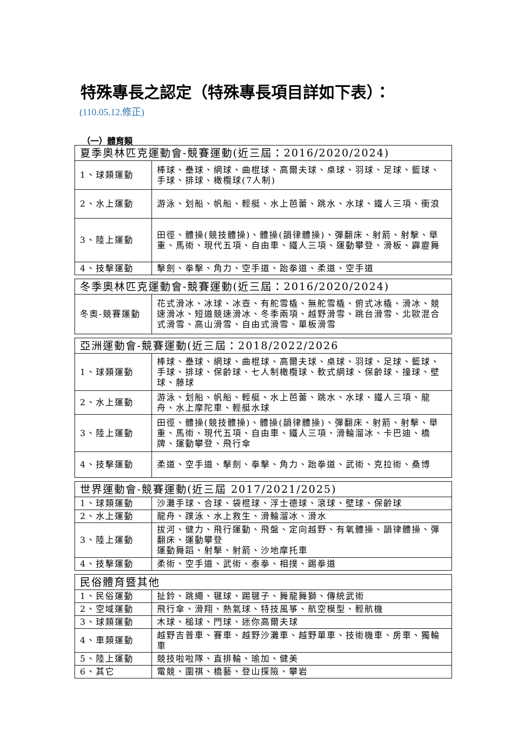特殊專長之認定（特殊專長項目詳如下表）：
(110.05.12.修正)
（一）體育類
| 夏季奧林匹克運動會-競賽運動(近三屆：2016/2020/2024) | |
| --- | --- |
| 1、球類運動 | 棒球、壘球、網球、曲棍球、高爾夫球、桌球、羽球、足球、籃球、手球、排球、橄欖球(7人制) |
| 2、水上運動 | 游泳、划船、帆船、輕艇、水上芭蕾、跳水、水球、鐵人三項、衝浪 |
| 3、陸上運動 | 田徑、體操(競技體操)、體操(韻律體操)、彈翻床、射箭、射擊、舉重、馬術、現代五項、自由車、鐵人三項、運動攀登、滑板、霹靂舞 |
| 4、技擊運動 | 擊劍、拳擊、角力、空手道、跆拳道、柔道、空手道 |
| 冬季奧林匹克運動會-競賽運動(近三屆：2016/2020/2024) | |
| --- | --- |
| 冬奧-競賽運動 | 花式滑冰、冰球、冰壺、有舵雪橇、無舵雪橇、俯式冰橇、滑冰、競速滑冰、短道競速滑冰、冬季兩項、越野滑雪、跳台滑雪、北歐混合式滑雪、高山滑雪、自由式滑雪、單板滑雪 |
| 亞洲運動會-競賽運動(近三屆：2018/2022/2026 | |
| --- | --- |
| 1、球類運動 | 棒球、壘球、網球、曲棍球、高爾夫球、桌球、羽球、足球、籃球、手球、排球、保齡球、七人制橄欖球、軟式網球、保齡球、撞球、壁球、藤球 |
| 2、水上運動 | 游泳、划船、帆船、輕艇、水上芭蕾、跳水、水球、鐵人三項、龍舟、水上摩陀車、輕艇水球 |
| 3、陸上運動 | 田徑、體操(競技體操)、體操(韻律體操)、彈翻床、射箭、射擊、舉重、馬術、現代五項、自由車、鐵人三項、滑輪溜冰、卡巴迪、橋牌、運動攀登、飛行傘 |
| 4、技擊運動 | 柔道、空手道、擊劍、拳擊、角力、跆拳道、武術、克拉術、桑博 |
| 世界運動會-競賽運動(近三屆 2017/2021/2025) | |
| --- | --- |
| 1、球類運動 | 沙灘手球、合球、袋棍球、浮士德球、滾球、壁球、保齡球 |
| 2、水上運動 | 龍舟、蹼泳、水上救生、滑輪溜冰、滑水 |
| 3、陸上運動 | 拔河、健力、飛行運動、飛盤、定向越野、有氧體操、韻律體操、彈翻床、運動攀登 運動舞蹈、射擊、射箭、沙地摩托車 |
| 4、技擊運動 | 柔術、空手道、武術、泰拳、相撲、踢拳道 |
| 民俗體育暨其他 | |
| --- | --- |
| 1、民俗運動 | 扯鈴、跳繩、毽球、踢毽子、舞龍舞獅、傳統武術 |
| 2、空域運動 | 飛行傘、滑翔、熱氣球、特技風箏、航空模型、輕航機 |
| 3、球類運動 | 木球、槌球、門球、迷你高爾夫球 |
| 4、車類運動 | 越野吉普車、賽車、越野沙灘車、越野單車、技術機車、房車、獨輪車 |
| 5、陸上運動 | 競技啦啦隊、直排輪、瑜加、健美 |
| 6、其它 | 電競、圍祺、橋藝、登山探險、攀岩 |